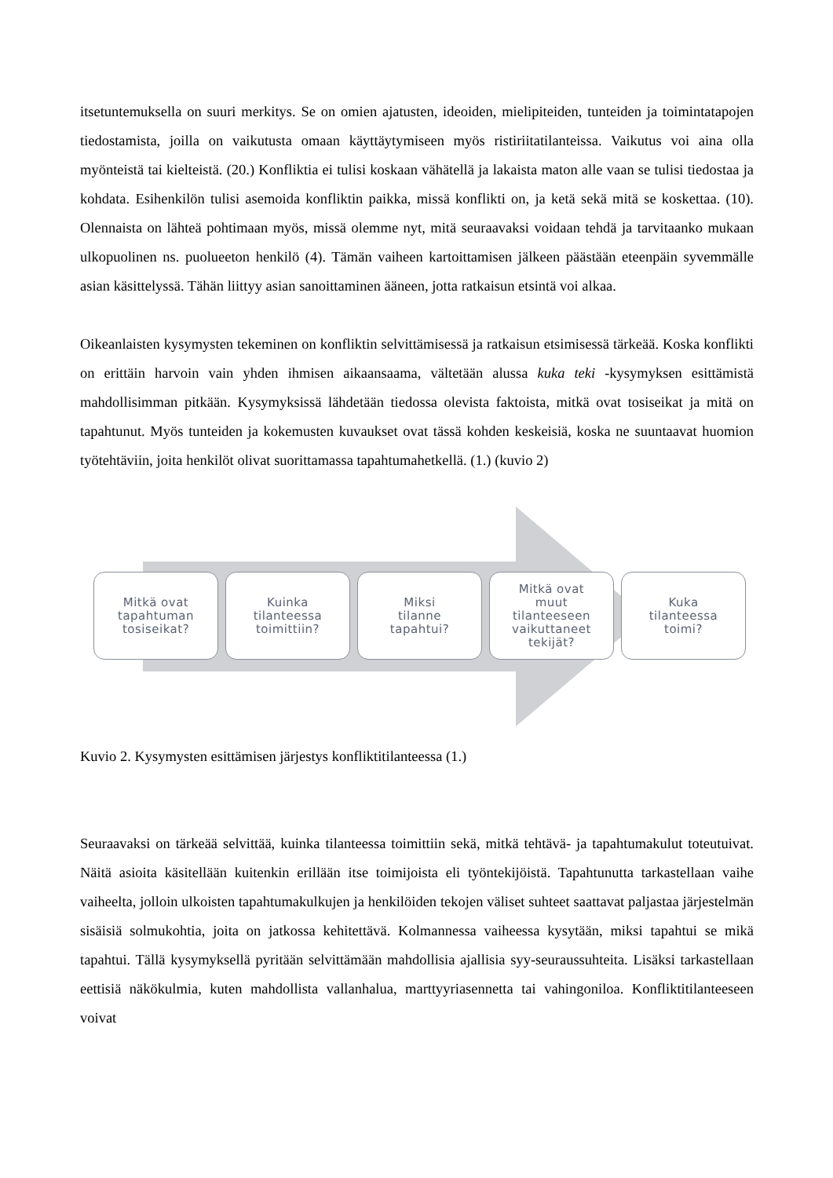itsetuntemuksella on suuri merkitys. Se on omien ajatusten, ideoiden, mielipiteiden, tunteiden ja toimintatapojen tiedostamista, joilla on vaikutusta omaan käyttäytymiseen myös ristiriitatilanteissa. Vaikutus voi aina olla myönteistä tai kielteistä. (20.) Konfliktia ei tulisi koskaan vähätellä ja lakaista maton alle vaan se tulisi tiedostaa ja kohdata. Esihenkilön tulisi asemoida konfliktin paikka, missä konflikti on, ja ketä sekä mitä se koskettaa. (10). Olennaista on lähteä pohtimaan myös, missä olemme nyt, mitä seuraavaksi voidaan tehdä ja tarvitaanko mukaan ulkopuolinen ns. puolueeton henkilö (4). Tämän vaiheen kartoittamisen jälkeen päästään eteenpäin syvemmälle asian käsittelyssä. Tähän liittyy asian sanoittaminen ääneen, jotta ratkaisun etsintä voi alkaa.
Oikeanlaisten kysymysten tekeminen on konfliktin selvittämisessä ja ratkaisun etsimisessä tärkeää. Koska konflikti on erittäin harvoin vain yhden ihmisen aikaansaama, vältetään alussa kuka teki -kysymyksen esittämistä mahdollisimman pitkään. Kysymyksissä lähdetään tiedossa olevista faktoista, mitkä ovat tosiseikat ja mitä on tapahtunut. Myös tunteiden ja kokemusten kuvaukset ovat tässä kohden keskeisiä, koska ne suuntaavat huomion työtehtäviin, joita henkilöt olivat suorittamassa tapahtumahetkellä. (1.) (kuvio 2)
Mitkä ovat
tapahtuman
tosiseikat?
Kuinka
tilanteessa
toimittiin?
Miksi
tilanne
tapahtui?
Mitkä ovat
muut
tilanteeseen
vaikuttaneet
tekijät?
Kuka
tilanteessa
toimi?
Kuvio 2. Kysymysten esittämisen järjestys konfliktitilanteessa (1.)
Seuraavaksi on tärkeää selvittää, kuinka tilanteessa toimittiin sekä, mitkä tehtävä- ja tapahtumakulut toteutuivat. Näitä asioita käsitellään kuitenkin erillään itse toimijoista eli työntekijöistä. Tapahtunutta tarkastellaan vaihe vaiheelta, jolloin ulkoisten tapahtumakulkujen ja henkilöiden tekojen väliset suhteet saattavat paljastaa järjestelmän sisäisiä solmukohtia, joita on jatkossa kehitettävä. Kolmannessa vaiheessa kysytään, miksi tapahtui se mikä tapahtui. Tällä kysymyksellä pyritään selvittämään mahdollisia ajallisia syy-seuraussuhteita. Lisäksi tarkastellaan eettisiä näkökulmia, kuten mahdollista vallanhalua, marttyyriasennetta tai vahingoniloa. Konfliktitilanteeseen voivat